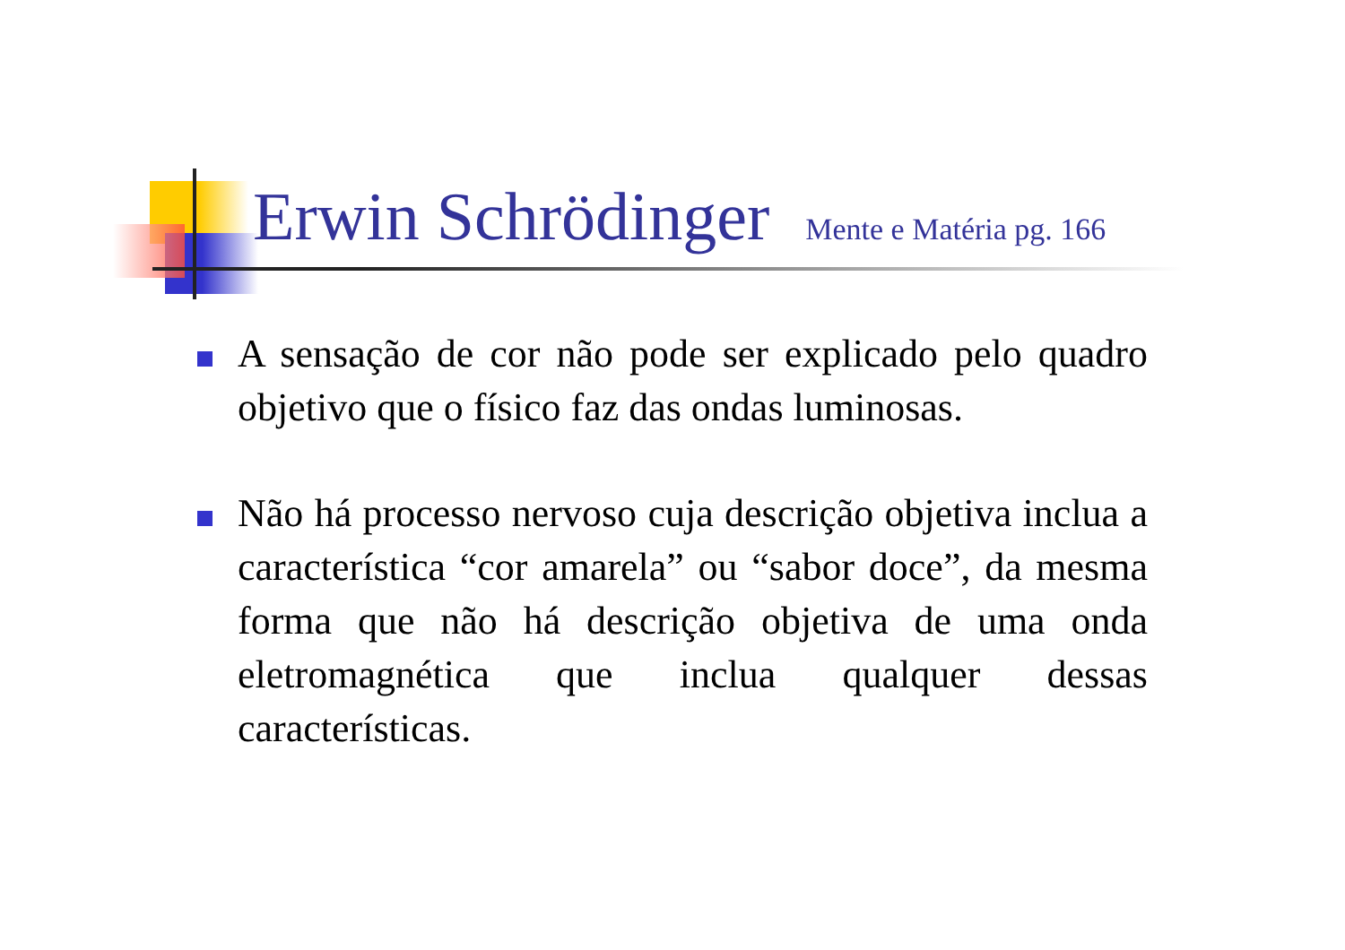Erwin Schrödinger Mente e Matéria pg. 166
A sensação de cor não pode ser explicado pelo quadro objetivo que o físico faz das ondas luminosas.
Não há processo nervoso cuja descrição objetiva inclua a característica “cor amarela” ou “sabor doce”, da mesma forma que não há descrição objetiva de uma onda eletromagnética que inclua qualquer dessas características.